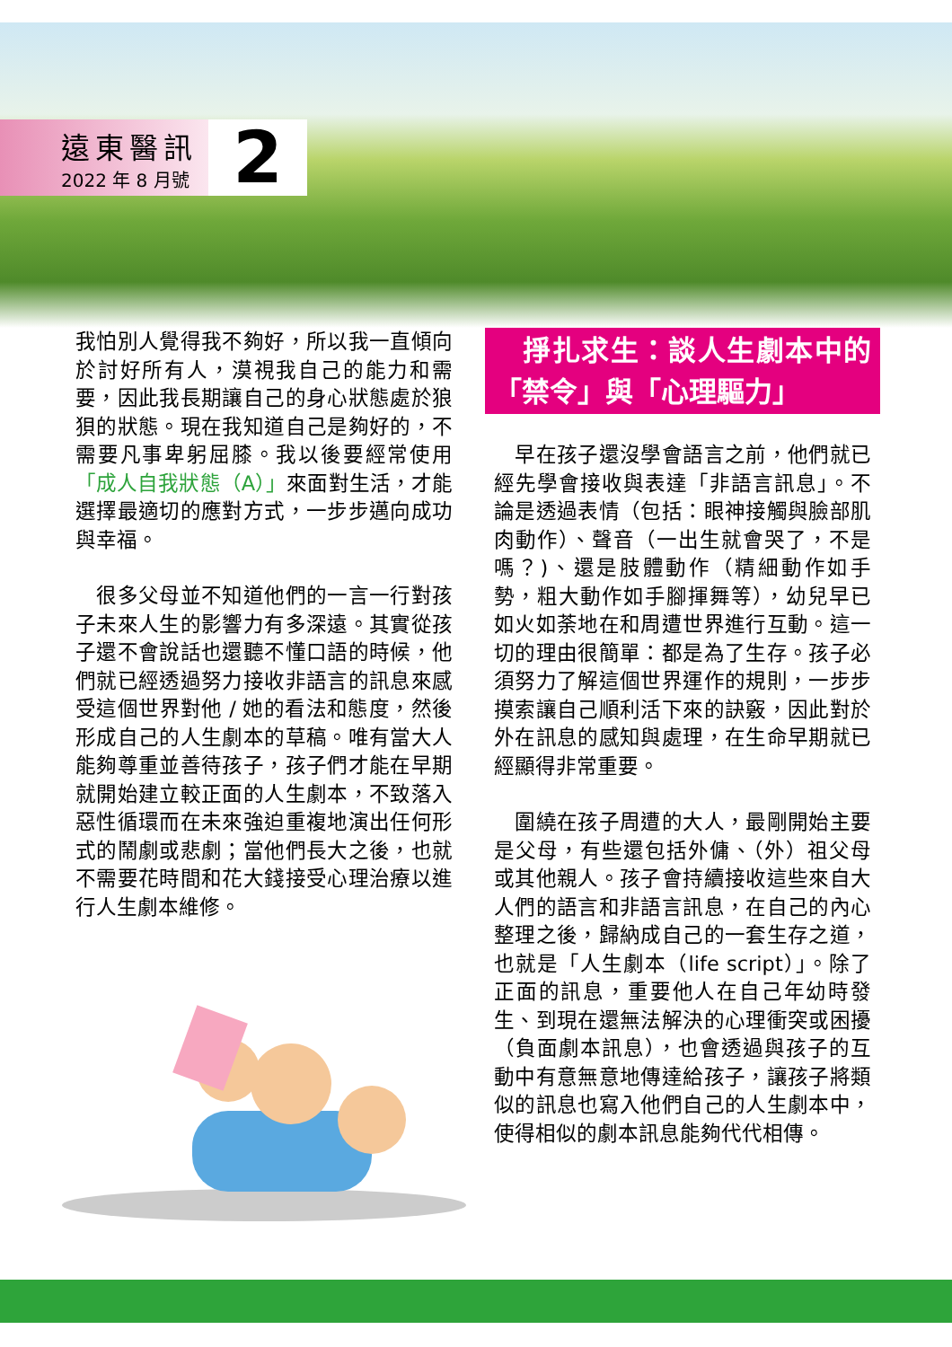遠東醫訊
2022 年 8 月號
2
我怕別人覺得我不夠好，所以我一直傾向於討好所有人，漠視我自己的能力和需要，因此我長期讓自己的身心狀態處於狼狽的狀態。現在我知道自己是夠好的，不需要凡事卑躬屈膝。我以後要經常使用「成人自我狀態（A）」來面對生活，才能選擇最適切的應對方式，一步步邁向成功與幸福。
　很多父母並不知道他們的一言一行對孩子未來人生的影響力有多深遠。其實從孩子還不會說話也還聽不懂口語的時候，他們就已經透過努力接收非語言的訊息來感受這個世界對他 / 她的看法和態度，然後形成自己的人生劇本的草稿。唯有當大人能夠尊重並善待孩子，孩子們才能在早期就開始建立較正面的人生劇本，不致落入惡性循環而在未來強迫重複地演出任何形式的鬧劇或悲劇；當他們長大之後，也就不需要花時間和花大錢接受心理治療以進行人生劇本維修。
　掙扎求生：談人生劇本中的「禁令」與「心理驅力」
　早在孩子還沒學會語言之前，他們就已經先學會接收與表達「非語言訊息」。不論是透過表情（包括：眼神接觸與臉部肌肉動作）、聲音（一出生就會哭了，不是嗎？)、還是肢體動作（精細動作如手勢，粗大動作如手腳揮舞等），幼兒早已如火如荼地在和周遭世界進行互動。這一切的理由很簡單：都是為了生存。孩子必須努力了解這個世界運作的規則，一步步摸索讓自己順利活下來的訣竅，因此對於外在訊息的感知與處理，在生命早期就已經顯得非常重要。
　圍繞在孩子周遭的大人，最剛開始主要是父母，有些還包括外傭、（外）祖父母或其他親人。孩子會持續接收這些來自大人們的語言和非語言訊息，在自己的內心整理之後，歸納成自己的一套生存之道，也就是「人生劇本（life script）」。除了正面的訊息，重要他人在自己年幼時發生、到現在還無法解決的心理衝突或困擾（負面劇本訊息），也會透過與孩子的互動中有意無意地傳達給孩子，讓孩子將類似的訊息也寫入他們自己的人生劇本中，使得相似的劇本訊息能夠代代相傳。